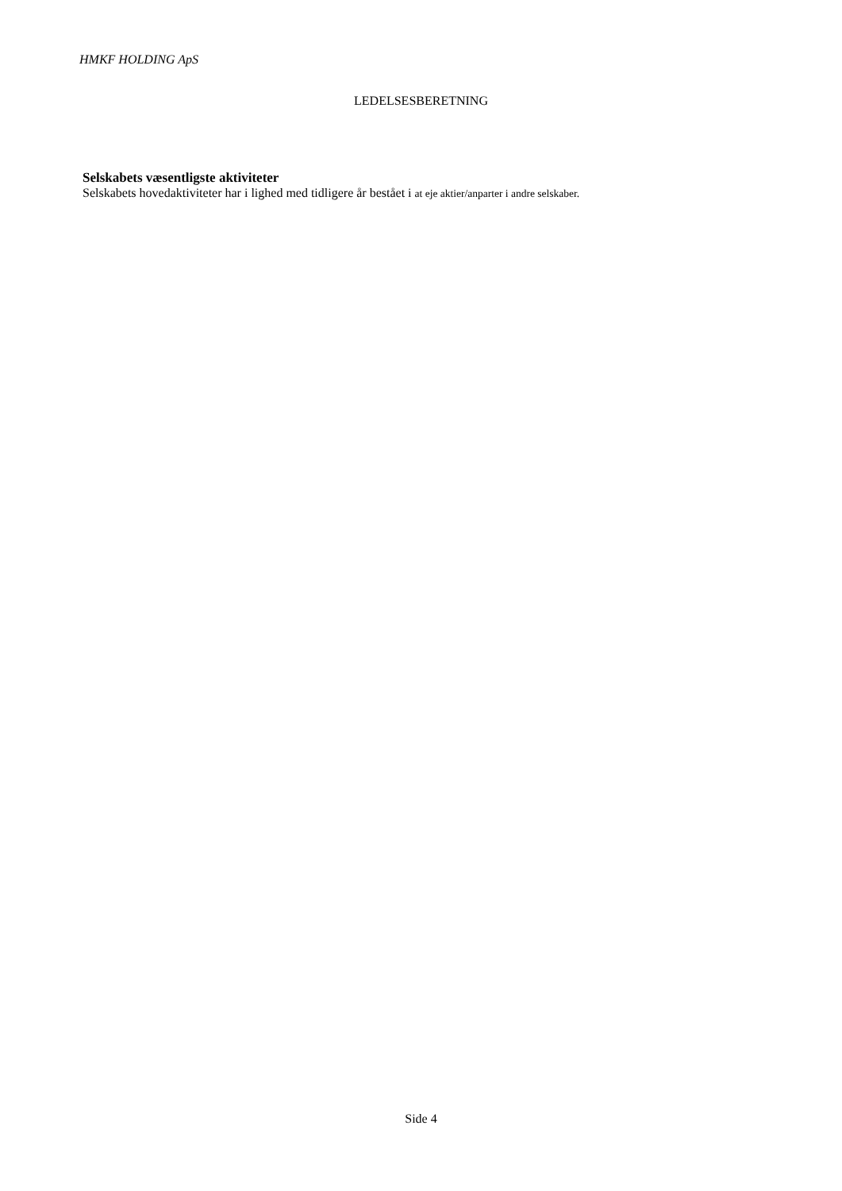HMKF HOLDING ApS
LEDELSESBERETNING
Selskabets væsentligste aktiviteter
Selskabets hovedaktiviteter har i lighed med tidligere år bestået i at eje aktier/anparter i andre selskaber.
Side 4